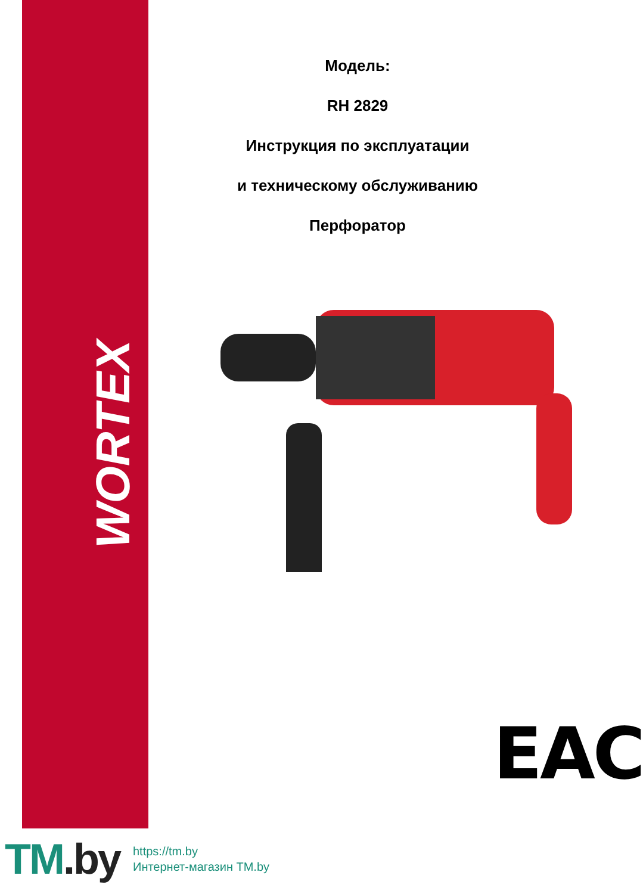WORTEX
Модель:
RH 2829
Инструкция по эксплуатации
и техническому обслуживанию
Перфоратор
EAC
TM.by
https://tm.by
Интернет-магазин TM.by